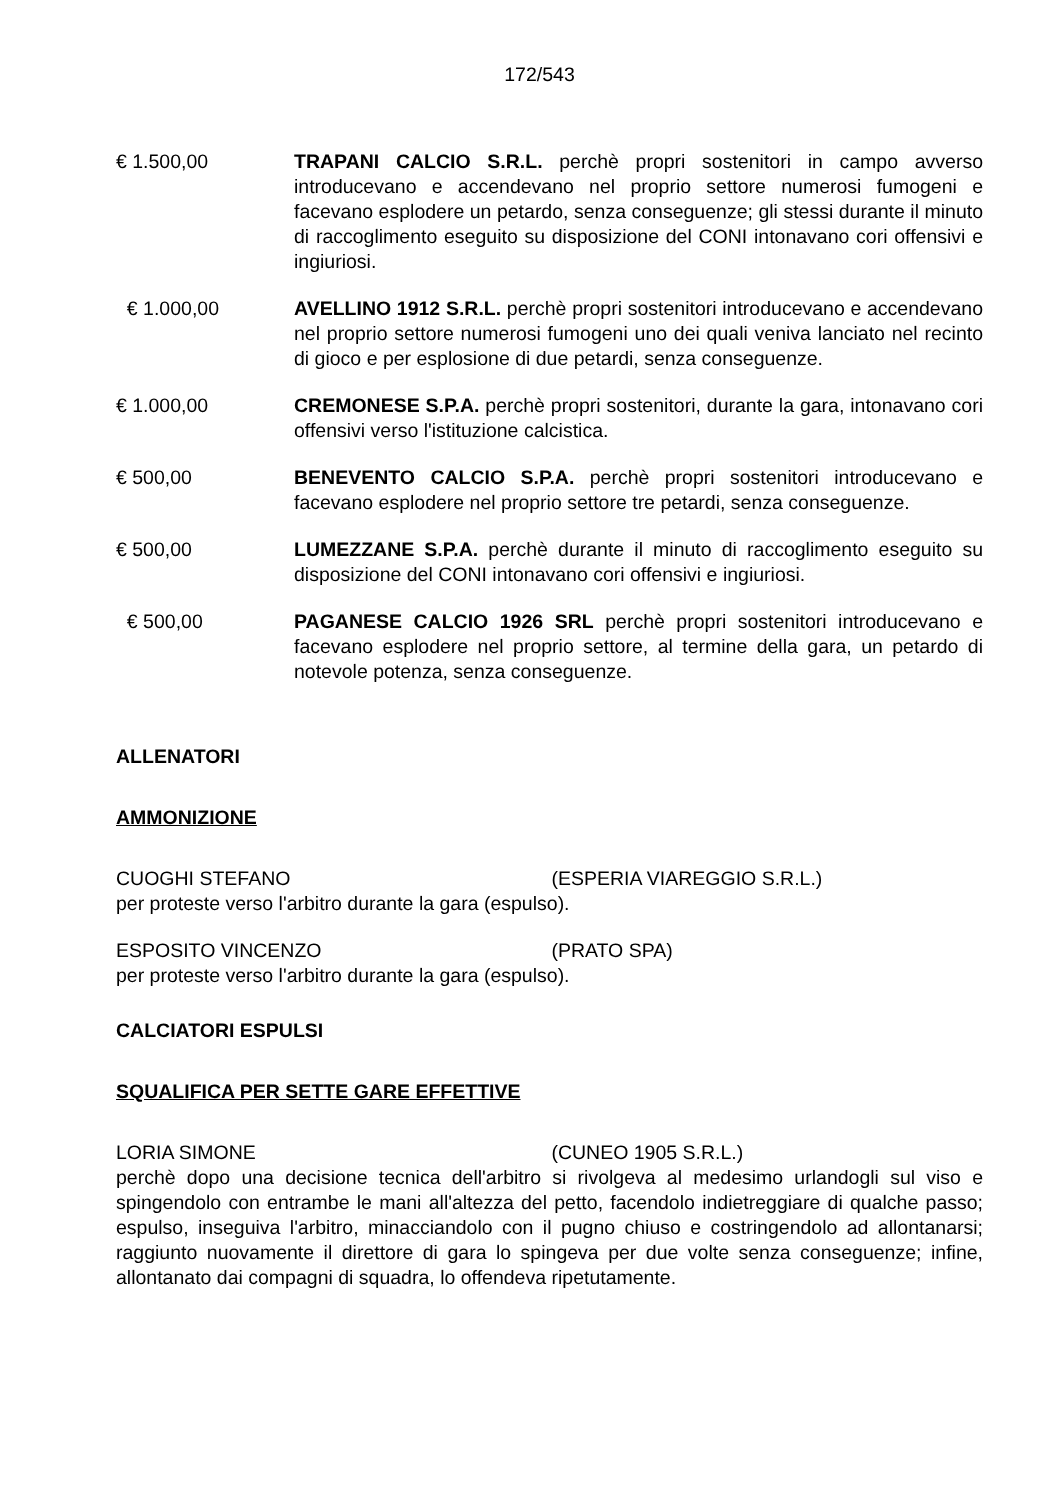172/543
€ 1.500,00 TRAPANI CALCIO S.R.L. perchè propri sostenitori in campo avverso introducevano e accendevano nel proprio settore numerosi fumogeni e facevano esplodere un petardo, senza conseguenze; gli stessi durante il minuto di raccoglimento eseguito su disposizione del CONI intonavano cori offensivi e ingiuriosi.
€ 1.000,00 AVELLINO 1912 S.R.L. perchè propri sostenitori introducevano e accendevano nel proprio settore numerosi fumogeni uno dei quali veniva lanciato nel recinto di gioco e per esplosione di due petardi, senza conseguenze.
€ 1.000,00 CREMONESE S.P.A. perchè propri sostenitori, durante la gara, intonavano cori offensivi verso l'istituzione calcistica.
€ 500,00 BENEVENTO CALCIO S.P.A. perchè propri sostenitori introducevano e facevano esplodere nel proprio settore tre petardi, senza conseguenze.
€ 500,00 LUMEZZANE S.P.A. perchè durante il minuto di raccoglimento eseguito su disposizione del CONI intonavano cori offensivi e ingiuriosi.
€ 500,00 PAGANESE CALCIO 1926 SRL perchè propri sostenitori introducevano e facevano esplodere nel proprio settore, al termine della gara, un petardo di notevole potenza, senza conseguenze.
ALLENATORI
AMMONIZIONE
CUOGHI STEFANO (ESPERIA VIAREGGIO S.R.L.)
per proteste verso l'arbitro durante la gara (espulso).
ESPOSITO VINCENZO (PRATO SPA)
per proteste verso l'arbitro durante la gara (espulso).
CALCIATORI ESPULSI
SQUALIFICA PER SETTE GARE EFFETTIVE
LORIA SIMONE (CUNEO 1905 S.R.L.)
perchè dopo una decisione tecnica dell'arbitro si rivolgeva al medesimo urlandogli sul viso e spingendolo con entrambe le mani all'altezza del petto, facendolo indietreggiare di qualche passo; espulso, inseguiva l'arbitro, minacciandolo con il pugno chiuso e costringendolo ad allontanarsi; raggiunto nuovamente il direttore di gara lo spingeva per due volte senza conseguenze; infine, allontanato dai compagni di squadra, lo offendeva ripetutamente.